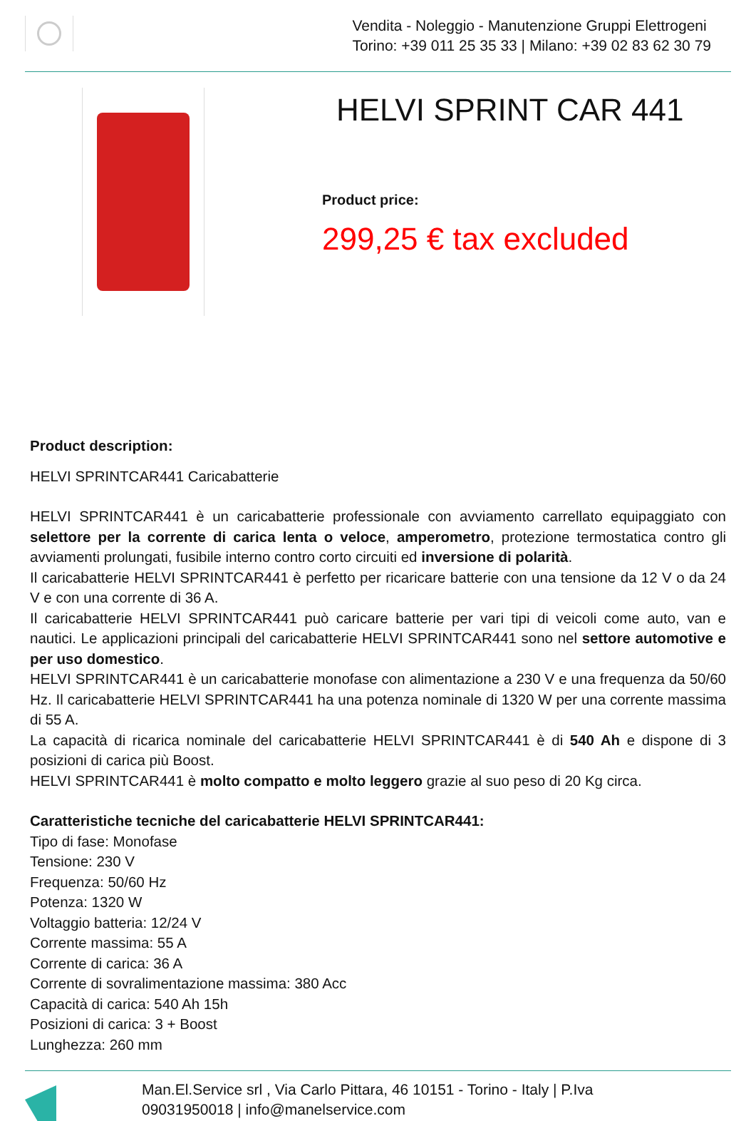Vendita - Noleggio - Manutenzione Gruppi Elettrogeni
Torino: +39 011 25 35 33 | Milano: +39 02 83 62 30 79
HELVI SPRINT CAR 441
Product price:
299,25 € tax excluded
Product description:
HELVI SPRINTCAR441 Caricabatterie
HELVI SPRINTCAR441 è un caricabatterie professionale con avviamento carrellato equipaggiato con selettore per la corrente di carica lenta o veloce, amperometro, protezione termostatica contro gli avviamenti prolungati, fusibile interno contro corto circuiti ed inversione di polarità.
Il caricabatterie HELVI SPRINTCAR441 è perfetto per ricaricare batterie con una tensione da 12 V o da 24 V e con una corrente di 36 A.
Il caricabatterie HELVI SPRINTCAR441 può caricare batterie per vari tipi di veicoli come auto, van e nautici. Le applicazioni principali del caricabatterie HELVI SPRINTCAR441 sono nel settore automotive e per uso domestico.
HELVI SPRINTCAR441 è un caricabatterie monofase con alimentazione a 230 V e una frequenza da 50/60 Hz. Il caricabatterie HELVI SPRINTCAR441 ha una potenza nominale di 1320 W per una corrente massima di 55 A.
La capacità di ricarica nominale del caricabatterie HELVI SPRINTCAR441 è di 540 Ah e dispone di 3 posizioni di carica più Boost.
HELVI SPRINTCAR441 è molto compatto e molto leggero grazie al suo peso di 20 Kg circa.
Caratteristiche tecniche del caricabatterie HELVI SPRINTCAR441:
Tipo di fase: Monofase
Tensione: 230 V
Frequenza: 50/60 Hz
Potenza: 1320 W
Voltaggio batteria: 12/24 V
Corrente massima: 55 A
Corrente di carica: 36 A
Corrente di sovralimentazione massima: 380 Acc
Capacità di carica: 540 Ah 15h
Posizioni di carica: 3 + Boost
Lunghezza: 260 mm
Man.El.Service srl , Via Carlo Pittara, 46 10151 - Torino - Italy | P.Iva
09031950018 | info@manelservice.com